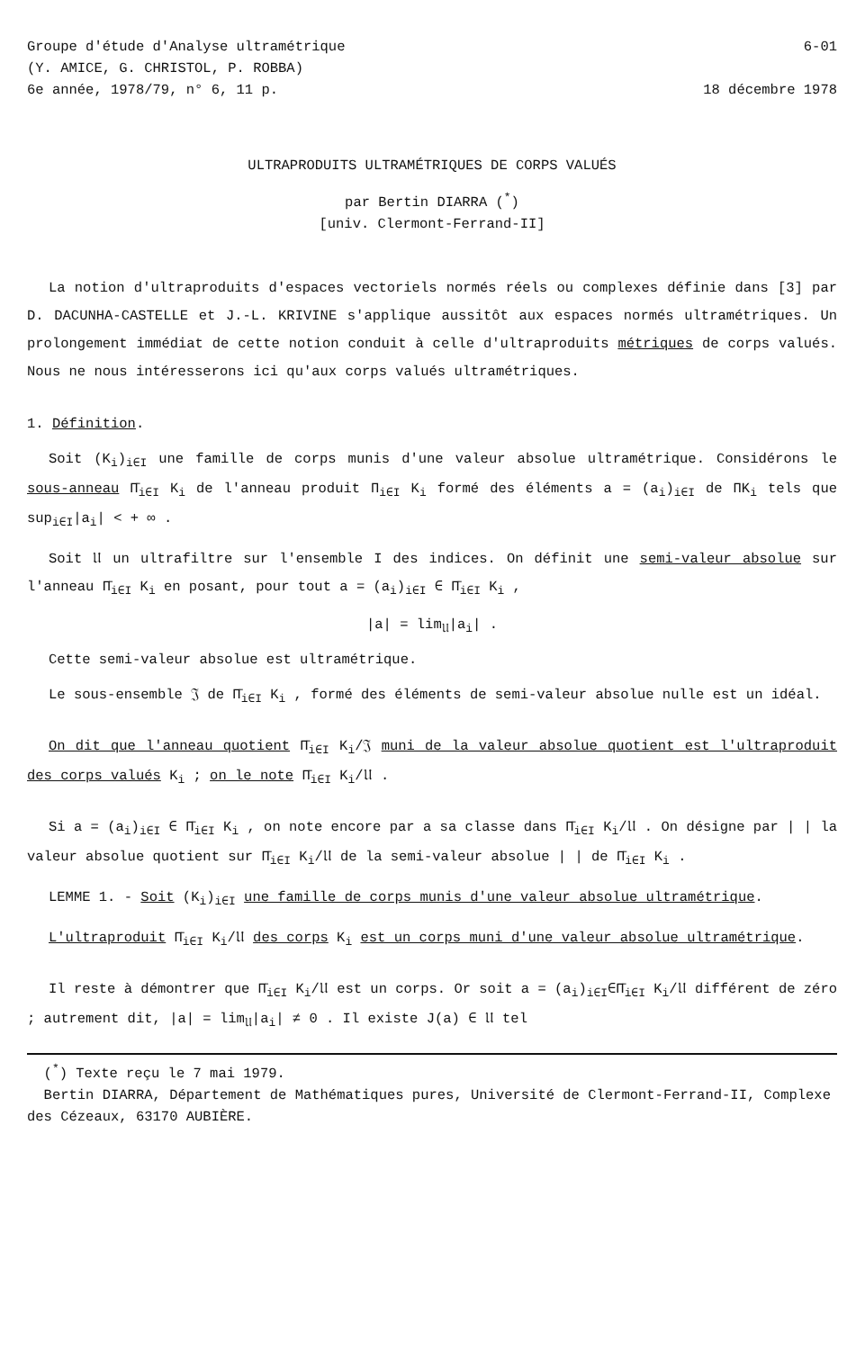Groupe d'étude d'Analyse ultramétrique
(Y. AMICE, G. CHRISTOL, P. ROBBA)
6e année, 1978/79, n° 6, 11 p.
6-01
18 décembre 1978
ULTRAPRODUITS ULTRAMÉTRIQUES DE CORPS VALUÉS
par Bertin DIARRA (<sup>*</sup>)
[univ. Clermont-Ferrand-II]
La notion d'ultraproduits d'espaces vectoriels normés réels ou complexes définie dans [3] par D. DACUNHA-CASTELLE et J.-L. KRIVINE s'applique aussitôt aux espaces normés ultramétriques. Un prolongement immédiat de cette notion conduit à celle d'ultraproduits métriques de corps valués. Nous ne nous intéresserons ici qu'aux corps valués ultramétriques.
1. Définition.
Soit (K<sub>i</sub>)<sub>i∈I</sub> une famille de corps munis d'une valeur absolue ultramétrique. Considérons le sous-anneau Π̄<sub>i∈I</sub> K<sub>i</sub> de l'anneau produit Π<sub>i∈I</sub> K<sub>i</sub> formé des éléments a = (a<sub>i</sub>)<sub>i∈I</sub> de ΠK<sub>i</sub> tels que sup<sub>i∈I</sub>|a<sub>i</sub>| < + ∞ .
Soit 𝔘 un ultrafiltre sur l'ensemble I des indices. On définit une semi-valeur absolue sur l'anneau Π̄<sub>i∈I</sub> K<sub>i</sub> en posant, pour tout a = (a<sub>i</sub>)<sub>i∈I</sub> ∈ Π̄<sub>i∈I</sub> K<sub>i</sub> ,
|a| = lim<sub>𝔘</sub>|a<sub>i</sub>| .
Cette semi-valeur absolue est ultramétrique.
Le sous-ensemble 𝔍 de Π̄<sub>i∈I</sub> K<sub>i</sub> , formé des éléments de semi-valeur absolue nulle est un idéal.
On dit que l'anneau quotient Π̄<sub>i∈I</sub> K<sub>i</sub>/𝔍 muni de la valeur absolue quotient est l'ultraproduit des corps valués K<sub>i</sub> ; on le note Π̄<sub>i∈I</sub> K<sub>i</sub>/𝔘 .
Si a = (a<sub>i</sub>)<sub>i∈I</sub> ∈ Π̄<sub>i∈I</sub> K<sub>i</sub> , on note encore par a sa classe dans Π̄<sub>i∈I</sub> K<sub>i</sub>/𝔘 . On désigne par | | la valeur absolue quotient sur Π̄<sub>i∈I</sub> K<sub>i</sub>/𝔘 de la semi-valeur absolue | | de Π̄<sub>i∈I</sub> K<sub>i</sub> .
LEMME 1. - Soit (K<sub>i</sub>)<sub>i∈I</sub> une famille de corps munis d'une valeur absolue ultramétrique.
L'ultraproduit Π̄<sub>i∈I</sub> K<sub>i</sub>/𝔘 des corps K<sub>i</sub> est un corps muni d'une valeur absolue ultramétrique.
Il reste à démontrer que Π̄<sub>i∈I</sub> K<sub>i</sub>/𝔘 est un corps. Or soit a = (a<sub>i</sub>)<sub>i∈I</sub>∈Π̄<sub>i∈I</sub> K<sub>i</sub>/𝔘 différent de zéro ; autrement dit, |a| = lim<sub>𝔘</sub>|a<sub>i</sub>| ≠ 0 . Il existe J(a) ∈ 𝔘 tel
(<sup>*</sup>) Texte reçu le 7 mai 1979.
Bertin DIARRA, Département de Mathématiques pures, Université de Clermont-Ferrand-II, Complexe des Cézeaux, 63170 AUBIÈRE.